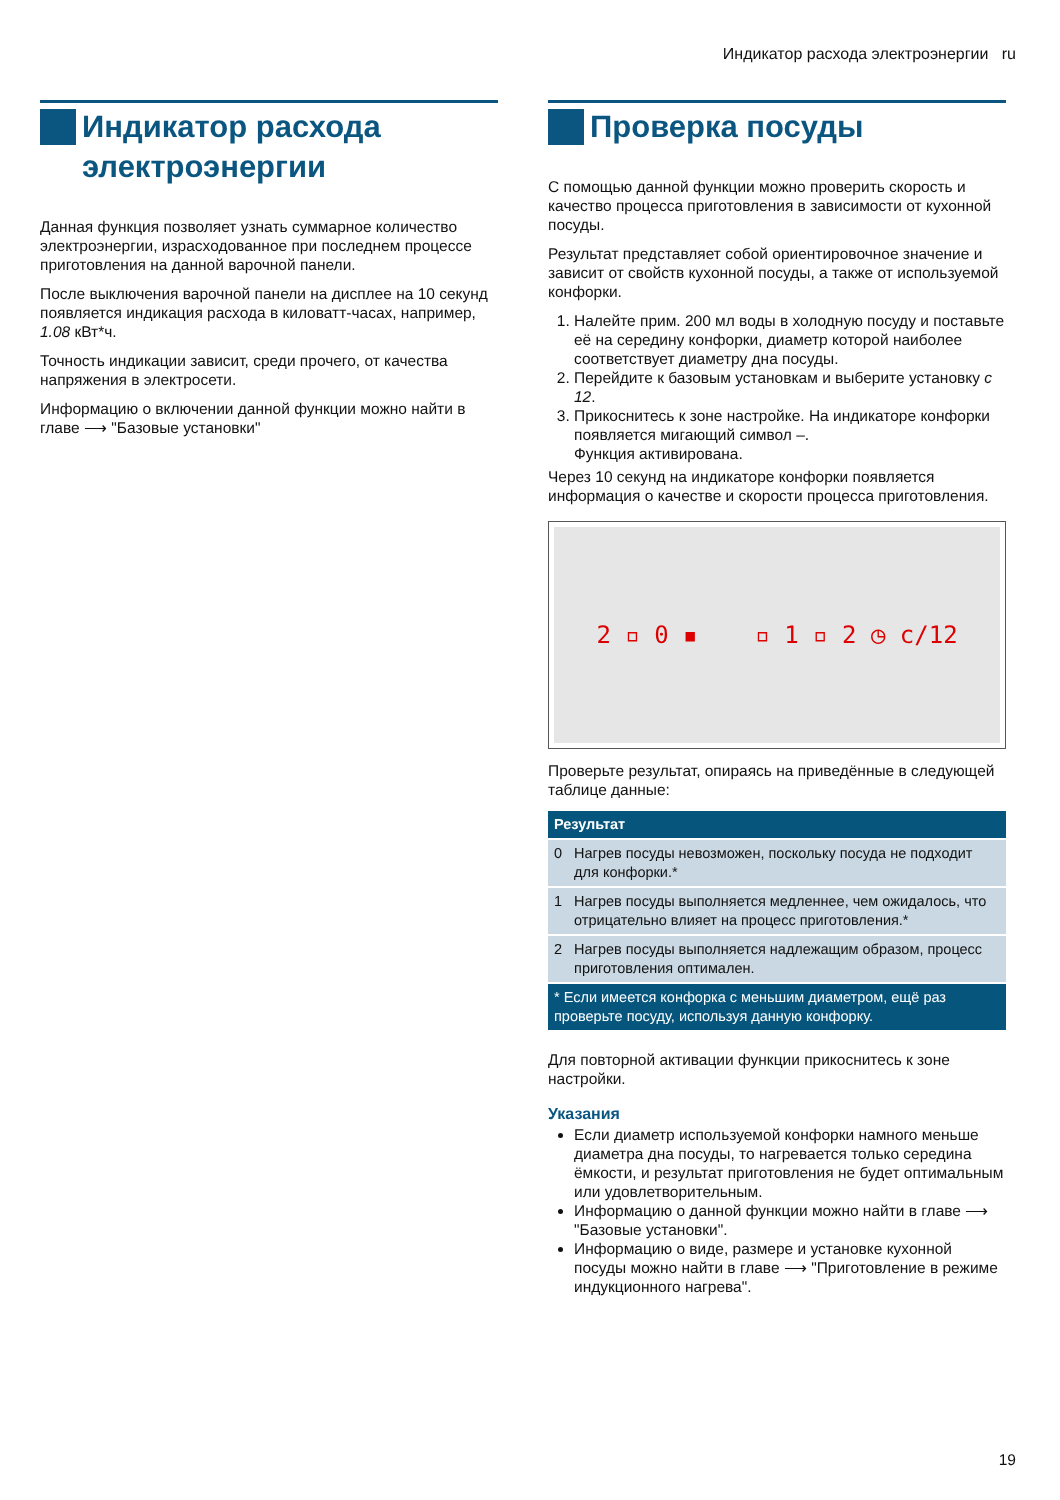Индикатор расхода электроэнергии ru
Индикатор расхода электроэнергии
Данная функция позволяет узнать суммарное количество электроэнергии, израсходованное при последнем процессе приготовления на данной варочной панели.
После выключения варочной панели на дисплее на 10 секунд появляется индикация расхода в киловатт-часах, например, 1.08 кВт*ч.
Точность индикации зависит, среди прочего, от качества напряжения в электросети.
Информацию о включении данной функции можно найти в главе ⟶ "Базовые установки"
Проверка посуды
С помощью данной функции можно проверить скорость и качество процесса приготовления в зависимости от кухонной посуды.
Результат представляет собой ориентировочное значение и зависит от свойств кухонной посуды, а также от используемой конфорки.
1. Налейте прим. 200 мл воды в холодную посуду и поставьте её на середину конфорки, диаметр которой наиболее соответствует диаметру дна посуды.
2. Перейдите к базовым установкам и выберите установку c 12.
3. Прикоснитесь к зоне настройке. На индикаторе конфорки появляется мигающий символ –.
Функция активирована.
Через 10 секунд на индикаторе конфорки появляется информация о качестве и скорости процесса приготовления.
2 ▫ 0 ▪ ▫ 1 ▫ 2 ◷ c/12
Проверьте результат, опираясь на приведённые в следующей таблице данные:
| Результат | |
| --- | --- |
| 0 | Нагрев посуды невозможен, поскольку посуда не подходит для конфорки.* |
| 1 | Нагрев посуды выполняется медленнее, чем ожидалось, что отрицательно влияет на процесс приготовления.* |
| 2 | Нагрев посуды выполняется надлежащим образом, процесс приготовления оптимален. |
| * Если имеется конфорка с меньшим диаметром, ещё раз проверьте посуду, используя данную конфорку. | |
Для повторной активации функции прикоснитесь к зоне настройки.
Указания
Если диаметр используемой конфорки намного меньше диаметра дна посуды, то нагревается только середина ёмкости, и результат приготовления не будет оптимальным или удовлетворительным.
Информацию о данной функции можно найти в главе ⟶ "Базовые установки".
Информацию о виде, размере и установке кухонной посуды можно найти в главе ⟶ "Приготовление в режиме индукционного нагрева".
19